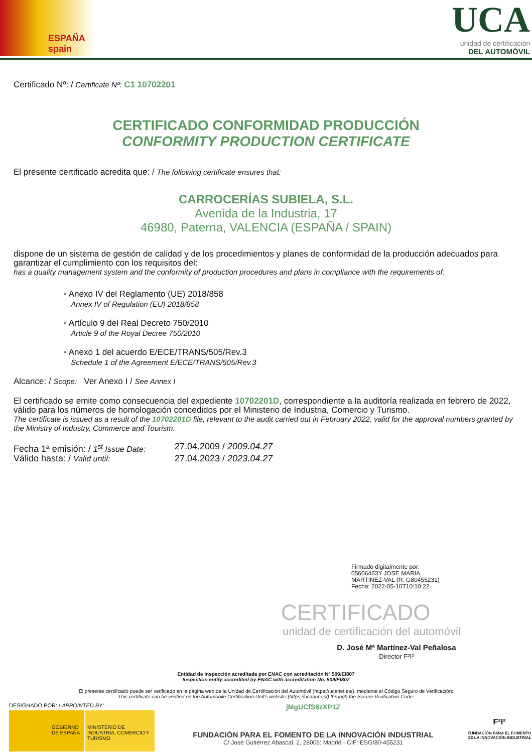ESPAÑA
spain
UCA
unidad de certificación
DEL AUTOMÓVIL
Certificado Nº: / Certificate Nº: C1 10702201
CERTIFICADO CONFORMIDAD PRODUCCIÓN
CONFORMITY PRODUCTION CERTIFICATE
El presente certificado acredita que: / The following certificate ensures that:
CARROCERÍAS SUBIELA, S.L.
Avenida de la Industria, 17
46980, Paterna, VALENCIA (ESPAÑA / SPAIN)
dispone de un sistema de gestión de calidad y de los procedimientos y planes de conformidad de la producción adecuados para garantizar el cumplimiento con los requisitos del:
has a quality management system and the conformity of production procedures and plans in compliance with the requirements of:
• Anexo IV del Reglamento (UE) 2018/858
Annex IV of Regulation (EU) 2018/858
• Artículo 9 del Real Decreto 750/2010
Article 9 of the Royal Decree 750/2010
• Anexo 1 del acuerdo E/ECE/TRANS/505/Rev.3
Schedule 1 of the Agreement E/ECE/TRANS/505/Rev.3
Alcance: / Scope: Ver Anexo I / See Annex I
El certificado se emite como consecuencia del expediente 10702201D, correspondiente a la auditoría realizada en febrero de 2022, válido para los números de homologación concedidos por el Ministerio de Industria, Comercio y Turismo.
The certificate is issued as a result of the 10702201D file, relevant to the audit carried out in February 2022, valid for the approval numbers granted by the Ministry of Industry, Commerce and Tourism.
Fecha 1ª emisión: / 1<sup>st</sup> Issue Date: 27.04.2009 / 2009.04.27 Válido hasta: / Valid until: 27.04.2023 / 2023.04.27
Firmado digitalmente por:
05606463Y JOSE MARIA
MARTINEZ-VAL (R: G80455231)
Fecha: 2022-05-10T10:10:22
CERTIFICADO
unidad de certificación del automóvil
D. José Mª Martínez-Val Peñalosa
Director F²I²
Entidad de inspección acreditada por ENAC con acreditación Nº 509/EI807
Inspection entity accredited by ENAC with accreditation No. 509/EI807
El presente certificado puede ser verificado en la página web de la Unidad de Certificación del Automóvil (https://ucanet.es/), mediante el Código Seguro de Verificación:
This certificate can be verified on the Automobile Certification Unit's website (https://ucanet.es/) through the Secure Verification Code:
DESIGNADO POR: / APPOINTED BY:
GOBIERNO DE ESPAÑA MINISTERIO DE INDUSTRIA, COMERCIO Y TURISMO
jMgUCfS8zXP1Z
FUNDACIÓN PARA EL FOMENTO DE LA INNOVACIÓN INDUSTRIAL
C/ José Gutiérrez Abascal, 2, 28006: Madrid - CIF: ESG/80-455231
F²I²
FUNDACIÓN PARA EL FOMENTO DE LA INNOVACIÓN INDUSTRIAL